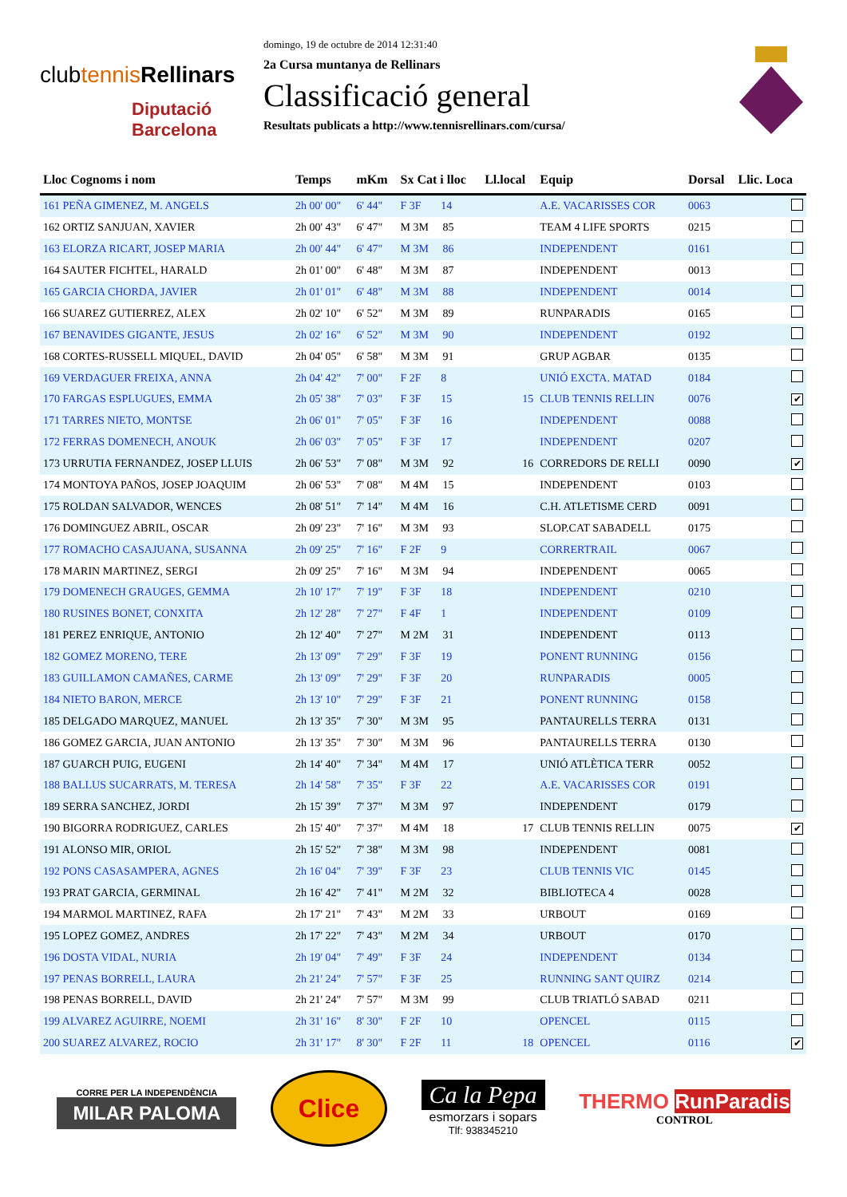clubtennis Rellinars
Diputació
Barcelona
domingo, 19 de octubre de 2014 12:31:40
2a Cursa muntanya de Rellinars
Classificació general
Resultats publicats a http://www.tennisrellinars.com/cursa/
| Lloc Cognoms i nom | Temps | mKm | Sx Cat i lloc | Ll.local | Equip | Dorsal | Llic. Loca |
| --- | --- | --- | --- | --- | --- | --- | --- |
| 161 PEÑA GIMENEZ, M. ANGELS | 2h 00' 00" | 6' 44" | F 3F 14 | | A.E. VACARISSES COR | 0063 | |
| 162 ORTIZ SANJUAN, XAVIER | 2h 00' 43" | 6' 47" | M 3M 85 | | TEAM 4 LIFE SPORTS | 0215 | |
| 163 ELORZA RICART, JOSEP MARIA | 2h 00' 44" | 6' 47" | M 3M 86 | | INDEPENDENT | 0161 | |
| 164 SAUTER FICHTEL, HARALD | 2h 01' 00" | 6' 48" | M 3M 87 | | INDEPENDENT | 0013 | |
| 165 GARCIA CHORDA, JAVIER | 2h 01' 01" | 6' 48" | M 3M 88 | | INDEPENDENT | 0014 | |
| 166 SUAREZ GUTIERREZ, ALEX | 2h 02' 10" | 6' 52" | M 3M 89 | | RUNPARADIS | 0165 | |
| 167 BENAVIDES GIGANTE, JESUS | 2h 02' 16" | 6' 52" | M 3M 90 | | INDEPENDENT | 0192 | |
| 168 CORTES-RUSSELL MIQUEL, DAVID | 2h 04' 05" | 6' 58" | M 3M 91 | | GRUP AGBAR | 0135 | |
| 169 VERDAGUER FREIXA, ANNA | 2h 04' 42" | 7' 00" | F 2F 8 | | UNIÓ EXCTA. MATAD | 0184 | |
| 170 FARGAS ESPLUGUES, EMMA | 2h 05' 38" | 7' 03" | F 3F 15 | 15 | CLUB TENNIS RELLIN | 0076 | ✔ |
| 171 TARRES NIETO, MONTSE | 2h 06' 01" | 7' 05" | F 3F 16 | | INDEPENDENT | 0088 | |
| 172 FERRAS DOMENECH, ANOUK | 2h 06' 03" | 7' 05" | F 3F 17 | | INDEPENDENT | 0207 | |
| 173 URRUTIA FERNANDEZ, JOSEP LLUIS | 2h 06' 53" | 7' 08" | M 3M 92 | 16 | CORREDORS DE RELLI | 0090 | ✔ |
| 174 MONTOYA PAÑOS, JOSEP JOAQUIM | 2h 06' 53" | 7' 08" | M 4M 15 | | INDEPENDENT | 0103 | |
| 175 ROLDAN SALVADOR, WENCES | 2h 08' 51" | 7' 14" | M 4M 16 | | C.H. ATLETISME CERD | 0091 | |
| 176 DOMINGUEZ ABRIL, OSCAR | 2h 09' 23" | 7' 16" | M 3M 93 | | SLOP.CAT SABADELL | 0175 | |
| 177 ROMACHO CASAJUANA, SUSANNA | 2h 09' 25" | 7' 16" | F 2F 9 | | CORRERTRAIL | 0067 | |
| 178 MARIN MARTINEZ, SERGI | 2h 09' 25" | 7' 16" | M 3M 94 | | INDEPENDENT | 0065 | |
| 179 DOMENECH GRAUGES, GEMMA | 2h 10' 17" | 7' 19" | F 3F 18 | | INDEPENDENT | 0210 | |
| 180 RUSINES BONET, CONXITA | 2h 12' 28" | 7' 27" | F 4F 1 | | INDEPENDENT | 0109 | |
| 181 PEREZ ENRIQUE, ANTONIO | 2h 12' 40" | 7' 27" | M 2M 31 | | INDEPENDENT | 0113 | |
| 182 GOMEZ MORENO, TERE | 2h 13' 09" | 7' 29" | F 3F 19 | | PONENT RUNNING | 0156 | |
| 183 GUILLAMON CAMAÑES, CARME | 2h 13' 09" | 7' 29" | F 3F 20 | | RUNPARADIS | 0005 | |
| 184 NIETO BARON, MERCE | 2h 13' 10" | 7' 29" | F 3F 21 | | PONENT RUNNING | 0158 | |
| 185 DELGADO MARQUEZ, MANUEL | 2h 13' 35" | 7' 30" | M 3M 95 | | PANTAURELLS TERRA | 0131 | |
| 186 GOMEZ GARCIA, JUAN ANTONIO | 2h 13' 35" | 7' 30" | M 3M 96 | | PANTAURELLS TERRA | 0130 | |
| 187 GUARCH PUIG, EUGENI | 2h 14' 40" | 7' 34" | M 4M 17 | | UNIÓ ATLÈTICA TERR | 0052 | |
| 188 BALLUS SUCARRATS, M. TERESA | 2h 14' 58" | 7' 35" | F 3F 22 | | A.E. VACARISSES COR | 0191 | |
| 189 SERRA SANCHEZ, JORDI | 2h 15' 39" | 7' 37" | M 3M 97 | | INDEPENDENT | 0179 | |
| 190 BIGORRA RODRIGUEZ, CARLES | 2h 15' 40" | 7' 37" | M 4M 18 | 17 | CLUB TENNIS RELLIN | 0075 | ✔ |
| 191 ALONSO MIR, ORIOL | 2h 15' 52" | 7' 38" | M 3M 98 | | INDEPENDENT | 0081 | |
| 192 PONS CASASAMPERA, AGNES | 2h 16' 04" | 7' 39" | F 3F 23 | | CLUB TENNIS VIC | 0145 | |
| 193 PRAT GARCIA, GERMINAL | 2h 16' 42" | 7' 41" | M 2M 32 | | BIBLIOTECA 4 | 0028 | |
| 194 MARMOL MARTINEZ, RAFA | 2h 17' 21" | 7' 43" | M 2M 33 | | URBOUT | 0169 | |
| 195 LOPEZ GOMEZ, ANDRES | 2h 17' 22" | 7' 43" | M 2M 34 | | URBOUT | 0170 | |
| 196 DOSTA VIDAL, NURIA | 2h 19' 04" | 7' 49" | F 3F 24 | | INDEPENDENT | 0134 | |
| 197 PENAS BORRELL, LAURA | 2h 21' 24" | 7' 57" | F 3F 25 | | RUNNING SANT QUIRZ | 0214 | |
| 198 PENAS BORRELL, DAVID | 2h 21' 24" | 7' 57" | M 3M 99 | | CLUB TRIATLÓ SABAD | 0211 | |
| 199 ALVAREZ AGUIRRE, NOEMI | 2h 31' 16" | 8' 30" | F 2F 10 | | OPENCEL | 0115 | |
| 200 SUAREZ ALVAREZ, ROCIO | 2h 31' 17" | 8' 30" | F 2F 11 | 18 | OPENCEL | 0116 | ✔ |
CORRE PER LA INDEPENDÈNCIA
MILAR PALOMA
Clice
Ca la Pepa
esmorzars i sopars
Tlf: 938345210
THERMO RunParadis
CONTROL